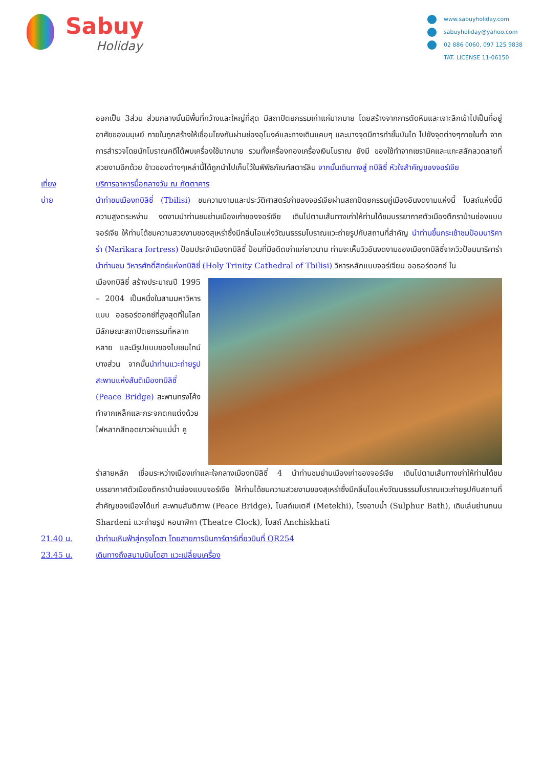Sabuy
Holiday
www.sabuyholiday.com
sabuyholiday@yahoo.com
02 886 0060, 097 125 9838
TAT. LICENSE 11-06150
ออกเป็น 3ส่วน ส่วนกลางนั้นมีพื้นที่กว้างและใหญ่ที่สุด มีสถาปัตยกรรมเก่าแก่มากมาย โดยสร้างจากการตัดหินและเจาะลึกเข้าไปเป็นที่อยู่อาศัยของมนุษย์ ภายในถูกสร้างให้เชื่อมโยงกันผ่านช่องอุโมงค์และทางเดินแคบๆ และบางจุดมีการทำขั้นบันได ไปยังจุดต่างๆภายในถ้ำ จากการสำรวจโดยนักโบราณคดีได้พบเครื่องใช้มากมาย รวมทั้งเครื่องทองเครื่องเงินโบราณ ยังมี ของใช้ทำจากเซรามิคและแกะสลักลวดลายที่สวยงามอีกด้วย ข้าวของต่างๆเหล่านี้ได้ถูกนำไปเก็บไว้ในพิพิธภัณฑ์สตาร์ลิน จากนั้นเดินทางสู่ ทบิลิซี่ หัวใจสำคัญของจอร์เจีย
เที่ยง บริการอาหารมื้อกลางวัน ณ ภัตตาคาร
บ่าย นำท่าชมเมืองทบิลิซี่ (Tbilisi) ชมความงามและประวัติศาสตร์เก่าของจอร์เจียผ่านสถาปัตยกรรมคู่เมืองอันงดงามแห่งนี้ โบสถ์แห่งนี้มีความสูงตระหง่าน งดงามนำท่านชมย่านเมืองเก่าของจอร์เจีย เดินไปตามเส้นทางเก่าให้ท่านได้ชมบรรยากาศตัวเมืองตึกราบ้านช่องแบบจอร์เจีย ให้ท่านได้ชมความสวยงามของสุเหร่าซึ่งมีกลิ่นไอแห่งวัฒนธรรมโบราณแวะถ่ายรูปกับสถานที่สำคัญ นำท่านขึ้นกระเช้าชมป้อมนาริคาร่า (Narikara fortress) ป้อมประจำเมืองทบิลิซี่ ป้อมที่มีอดีตเก่าแก่ยาวนาน ท่านจะเห็นวิวอันงดงามของเมืองทบิลิซี่จากวิวป้อมนาริคาร่า นำท่านชม วิหารศักดิ์สิทธ์แห่งทบิลิซี่ (Holy Trinity Cathedral of Tbilisi) วิหารหลักแบบจอร์เจียน ออธอร์ดอกซ์ ใน
เมืองทบิลิซี่ สร้างประมาณปี 1995 – 2004 เป็นหนึ่งในสามมหาวิหารแบบ ออธอร์ดอกซ์ที่สูงสุดที่ในโลก มีลักษณะสถาปัตยกรรมที่หลากหลาย และมีรูปแบบของไบเซนไทน์บางส่วน จากนั้นนำท่านแวะถ่ายรูปสะพานแห่งสันติเมืองทบิลิซี่ (Peace Bridge) สะพานทรงโค้งทำจากเหล็กและกระจกตกแต่งด้วยไฟหลากสีทอดยาวผ่านแม่น้ำ คู
ร่าสายหลัก เชื่อมระหว่างเมืองเก่าและใจกลางเมืองทบิลิซี่ 4 นำท่านชมย่านเมืองเก่าของจอร์เจีย เดินไปตามเส้นทางเก่าให้ท่านได้ชมบรรยากาศตัวเมืองตึกราบ้านช่องแบบจอร์เจีย ให้ท่านได้ชมความสวยงามของสุเหร่าซึ่งมีกลิ่นไอแห่งวัฒนธรรมโบราณแวะถ่ายรูปกับสถานที่สำคัญของเมืองได้แก่ สะพานสันติภาพ (Peace Bridge), โบสถ์เมเตคี (Metekhi), โรงอาบน้ำ (Sulphur Bath), เดินเล่นย่านถนน Shardeni แวะถ่ายรูป หอนาฬิกา (Theatre Clock), โบสถ์ Anchiskhati
21.40 น. นำท่านเหินฟ้าสู่กรุงโดฮา โดยสายการบินการ์ตาร์เที่ยวบินที่ QR254
23.45 น. เดินทางถึงสนามบินโดฮา แวะเปลี่ยนเครื่อง